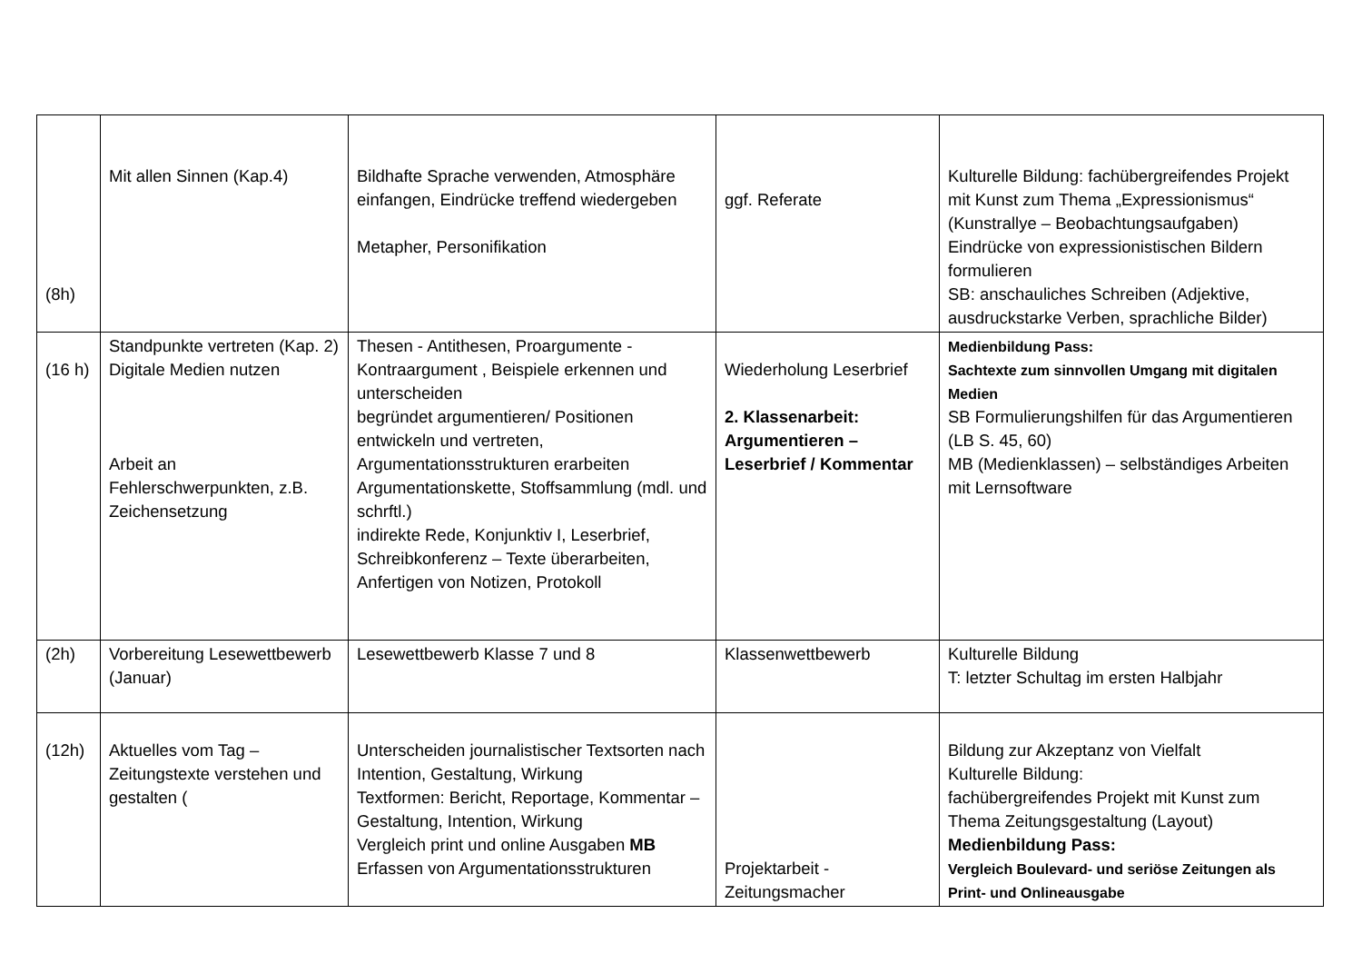| (8h) | Mit allen Sinnen (Kap.4) | Bildhafte Sprache verwenden, Atmosphäre einfangen, Eindrücke treffend wiedergeben Metapher, Personifikation | ggf. Referate | Kulturelle Bildung: fachübergreifendes Projekt mit Kunst zum Thema „Expressionismus“ (Kunstrallye – Beobachtungsaufgaben) Eindrücke von expressionistischen Bildern formulieren SB: anschauliches Schreiben (Adjektive, ausdruckstarke Verben, sprachliche Bilder) |
| (16 h) | Standpunkte vertreten (Kap. 2) Digitale Medien nutzen Arbeit an Fehlerschwerpunkten, z.B. Zeichensetzung | Thesen - Antithesen, Proargumente - Kontraargument , Beispiele erkennen und unterscheiden begründet argumentieren/ Positionen entwickeln und vertreten, Argumentationsstrukturen erarbeiten Argumentationskette, Stoffsammlung (mdl. und schrftl.) indirekte Rede, Konjunktiv I, Leserbrief, Schreibkonferenz – Texte überarbeiten, Anfertigen von Notizen, Protokoll | Wiederholung Leserbrief 2. Klassenarbeit: Argumentieren – Leserbrief / Kommentar | Medienbildung Pass: Sachtexte zum sinnvollen Umgang mit digitalen Medien SB Formulierungshilfen für das Argumentieren (LB S. 45, 60) MB (Medienklassen) – selbständiges Arbeiten mit Lernsoftware |
| (2h) | Vorbereitung Lesewettbewerb (Januar) | Lesewettbewerb Klasse 7 und 8 | Klassenwettbewerb | Kulturelle Bildung T: letzter Schultag im ersten Halbjahr |
| (12h) | Aktuelles vom Tag – Zeitungstexte verstehen und gestalten ( | Unterscheiden journalistischer Textsorten nach Intention, Gestaltung, Wirkung Textformen: Bericht, Reportage, Kommentar – Gestaltung, Intention, Wirkung Vergleich print und online Ausgaben MB Erfassen von Argumentationsstrukturen | Projektarbeit - Zeitungsmacher | Bildung zur Akzeptanz von Vielfalt Kulturelle Bildung: fachübergreifendes Projekt mit Kunst zum Thema Zeitungsgestaltung (Layout) Medienbildung Pass: Vergleich Boulevard- und seriöse Zeitungen als Print- und Onlineausgabe |